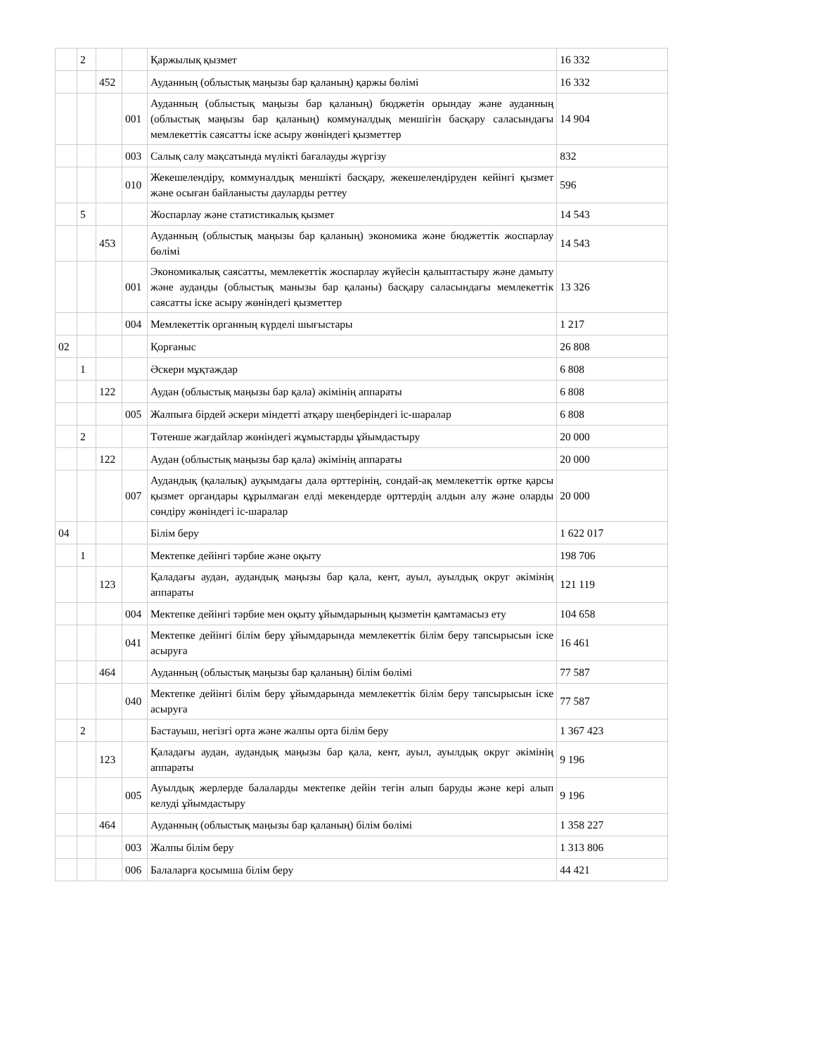| | 2 | | | Қаржылық қызмет | 16 332 |
| | | 452 | | Ауданның (облыстық маңызы бар қаланың) қаржы бөлімі | 16 332 |
| | | | 001 | Ауданның (облыстық маңызы бар қаланың) бюджетін орындау және ауданның (облыстық маңызы бар қаланың) коммуналдық меншігін басқару саласындағы мемлекеттік саясатты іске асыру жөніндегі қызметтер | 14 904 |
| | | | 003 | Салық салу мақсатында мүлікті бағалауды жүргізу | 832 |
| | | | 010 | Жекешелендіру, коммуналдық меншікті басқару, жекешелендіруден кейінгі қызмет және осыған байланысты дауларды реттеу | 596 |
| | 5 | | | Жоспарлау және статистикалық қызмет | 14 543 |
| | | 453 | | Ауданның (облыстық маңызы бар қаланың) экономика және бюджеттік жоспарлау бөлімі | 14 543 |
| | | | 001 | Экономикалық саясатты, мемлекеттік жоспарлау жүйесін қалыптастыру және дамыту және ауданды (облыстық манызы бар қаланы) басқару саласындағы мемлекеттік саясатты іске асыру жөніндегі қызметтер | 13 326 |
| | | | 004 | Мемлекеттік органның күрделі шығыстары | 1 217 |
| 02 | | | | Қорғаныс | 26 808 |
| | 1 | | | Әскери мұқтаждар | 6 808 |
| | | 122 | | Аудан (облыстық маңызы бар қала) әкімінің аппараты | 6 808 |
| | | | 005 | Жалпыға бірдей әскери міндетті атқару шеңберіндегі іс-шаралар | 6 808 |
| | 2 | | | Төтенше жағдайлар жөніндегі жұмыстарды ұйымдастыру | 20 000 |
| | | 122 | | Аудан (облыстық маңызы бар қала) әкімінің аппараты | 20 000 |
| | | | 007 | Аудандық (қалалық) ауқымдағы дала өрттерінің, сондай-ақ мемлекеттік өртке қарсы қызмет органдары құрылмаған елді мекендерде өрттердің алдын алу және оларды сөндіру жөніндегі іс-шаралар | 20 000 |
| 04 | | | | Білім беру | 1 622 017 |
| | 1 | | | Мектепке дейінгі тәрбие және оқыту | 198 706 |
| | | 123 | | Қаладағы аудан, аудандық маңызы бар қала, кент, ауыл, ауылдық округ әкімінің аппараты | 121 119 |
| | | | 004 | Мектепке дейінгі тәрбие мен оқыту ұйымдарының қызметін қамтамасыз ету | 104 658 |
| | | | 041 | Мектепке дейінгі білім беру ұйымдарында мемлекеттік білім беру тапсырысын іске асыруға | 16 461 |
| | | 464 | | Ауданның (облыстық маңызы бар қаланың) білім бөлімі | 77 587 |
| | | | 040 | Мектепке дейінгі білім беру ұйымдарында мемлекеттік білім беру тапсырысын іске асыруға | 77 587 |
| | 2 | | | Бастауыш, негізгі орта және жалпы орта білім беру | 1 367 423 |
| | | 123 | | Қаладағы аудан, аудандық маңызы бар қала, кент, ауыл, ауылдық округ әкімінің аппараты | 9 196 |
| | | | 005 | Ауылдық жерлерде балаларды мектепке дейін тегін алып баруды және кері алып келуді ұйымдастыру | 9 196 |
| | | 464 | | Ауданның (облыстық маңызы бар қаланың) білім бөлімі | 1 358 227 |
| | | | 003 | Жалпы білім беру | 1 313 806 |
| | | | 006 | Балаларға қосымша білім беру | 44 421 |